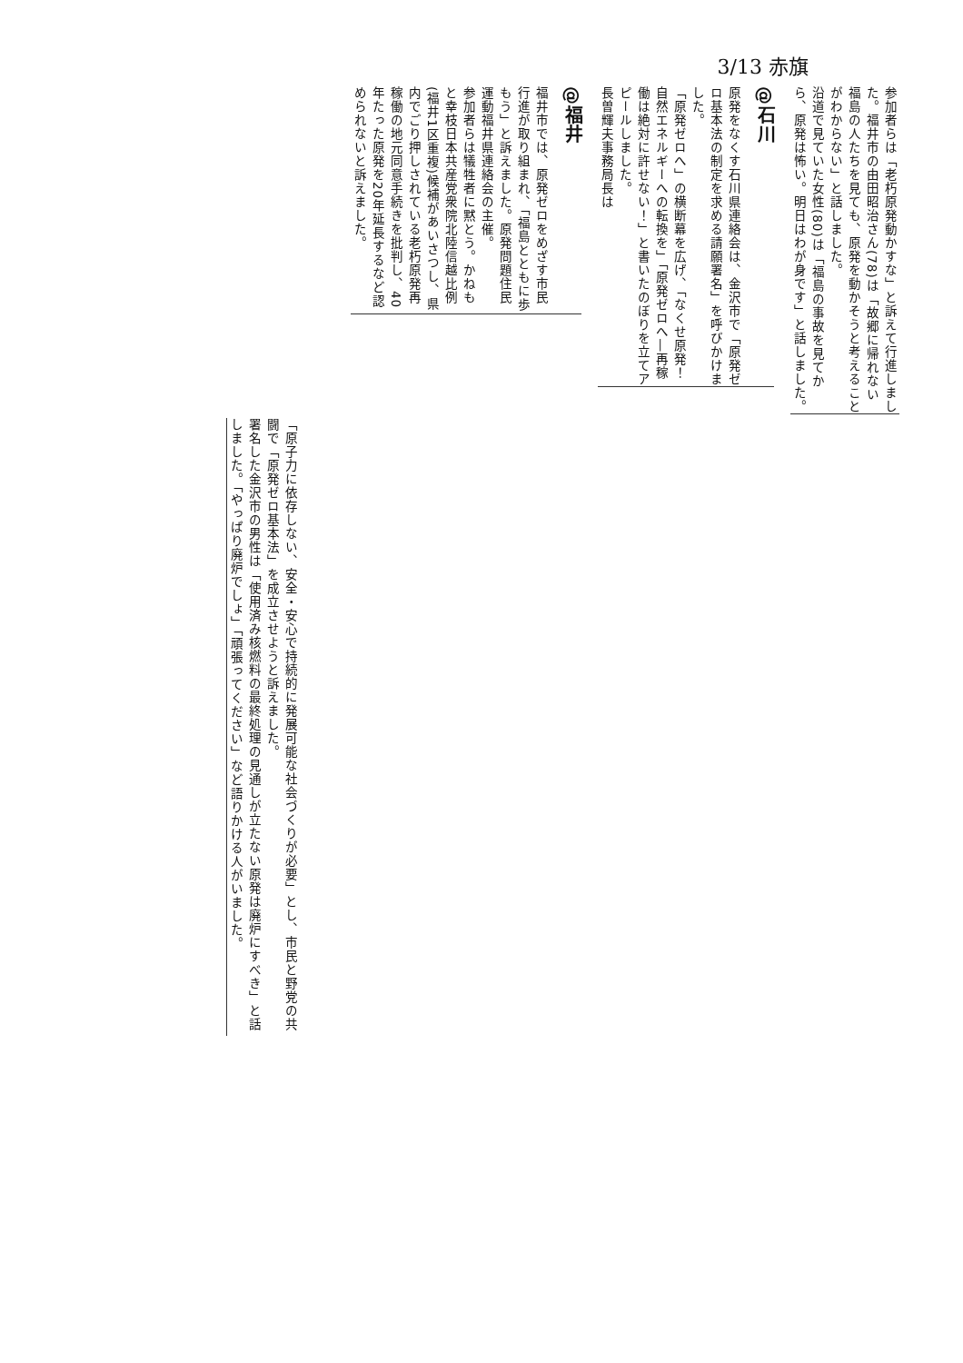3/13 赤旗
参加者らは「老朽原発動かすな」と訴えて行進しました。福井市の由田昭治さん(78)は「故郷に帰れない福島の人たちを見ても、原発を動かそうと考えることがわからない」と話しました。
沿道で見ていた女性(80)は「福島の事故を見てから、原発は怖い。明日はわが身です」と話しました。
@石川
原発をなくす石川県連絡会は、金沢市で「原発ゼロ基本法の制定を求める請願署名」を呼びかけました。
「原発ゼロへ」の横断幕を広げ、「なくせ原発！自然エネルギーへの転換を」「原発ゼロへ―再稼働は絶対に許せない！」と書いたのぼりを立てアピールしました。
長曽輝夫事務局長は
@福井
福井市では、原発ゼロをめざす市民行進が取り組まれ、「福島とともに歩もう」と訴えました。原発問題住民運動福井県連絡会の主催。
参加者らは犠牲者に黙とう。かねもと幸枝日本共産党衆院北陸信越比例(福井1区重複)候補があいさつし、県内でごり押しされている老朽原発再稼働の地元同意手続きを批判し、40年たった原発を20年延長するなど認められないと訴えました。
「原子力に依存しない、安全・安心で持続的に発展可能な社会づくりが必要」とし、市民と野党の共闘で「原発ゼロ基本法」を成立させようと訴えました。
署名した金沢市の男性は「使用済み核燃料の最終処理の見通しが立たない原発は廃炉にすべき」と話しました。「やっぱり廃炉でしょ」「頑張ってください」など語りかける人がいました。